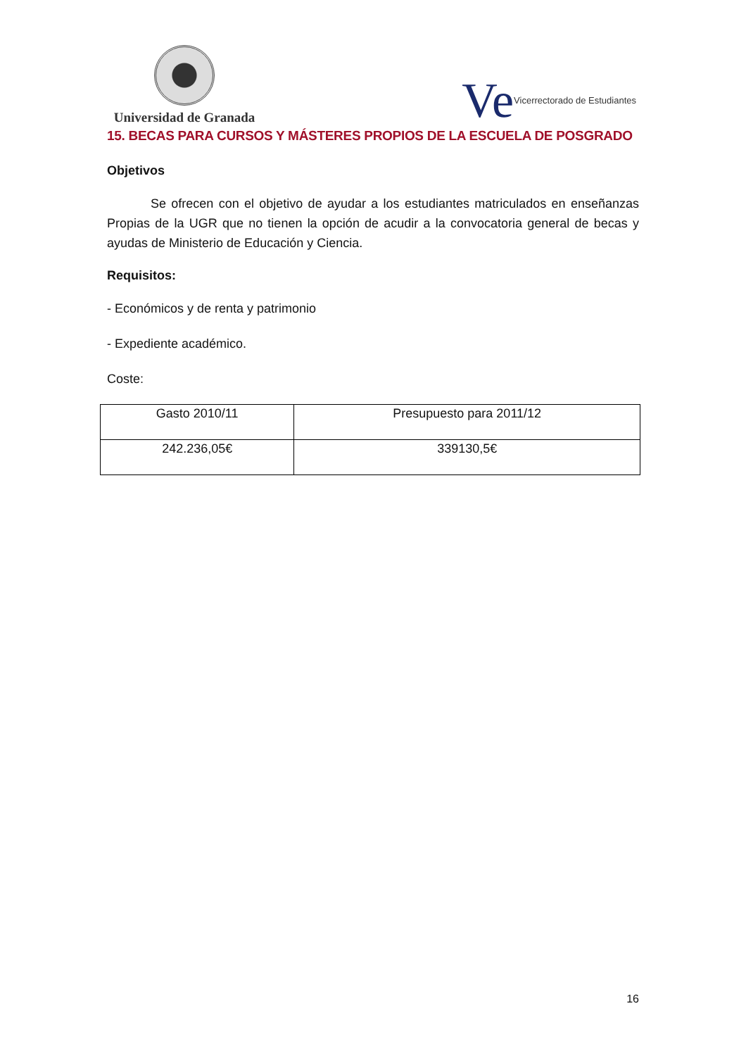Universidad de Granada
Ve Vicerrectorado de Estudiantes
15. BECAS PARA CURSOS Y MÁSTERES PROPIOS DE LA ESCUELA DE POSGRADO
Objetivos
Se ofrecen con el objetivo de ayudar a los estudiantes matriculados en enseñanzas Propias de la UGR que no tienen la opción de acudir a la convocatoria general de becas y ayudas de Ministerio de Educación y Ciencia.
Requisitos:
- Económicos y de renta y patrimonio
- Expediente académico.
Coste:
| Gasto 2010/11 | Presupuesto para 2011/12 |
| 242.236,05€ | 339130,5€ |
16